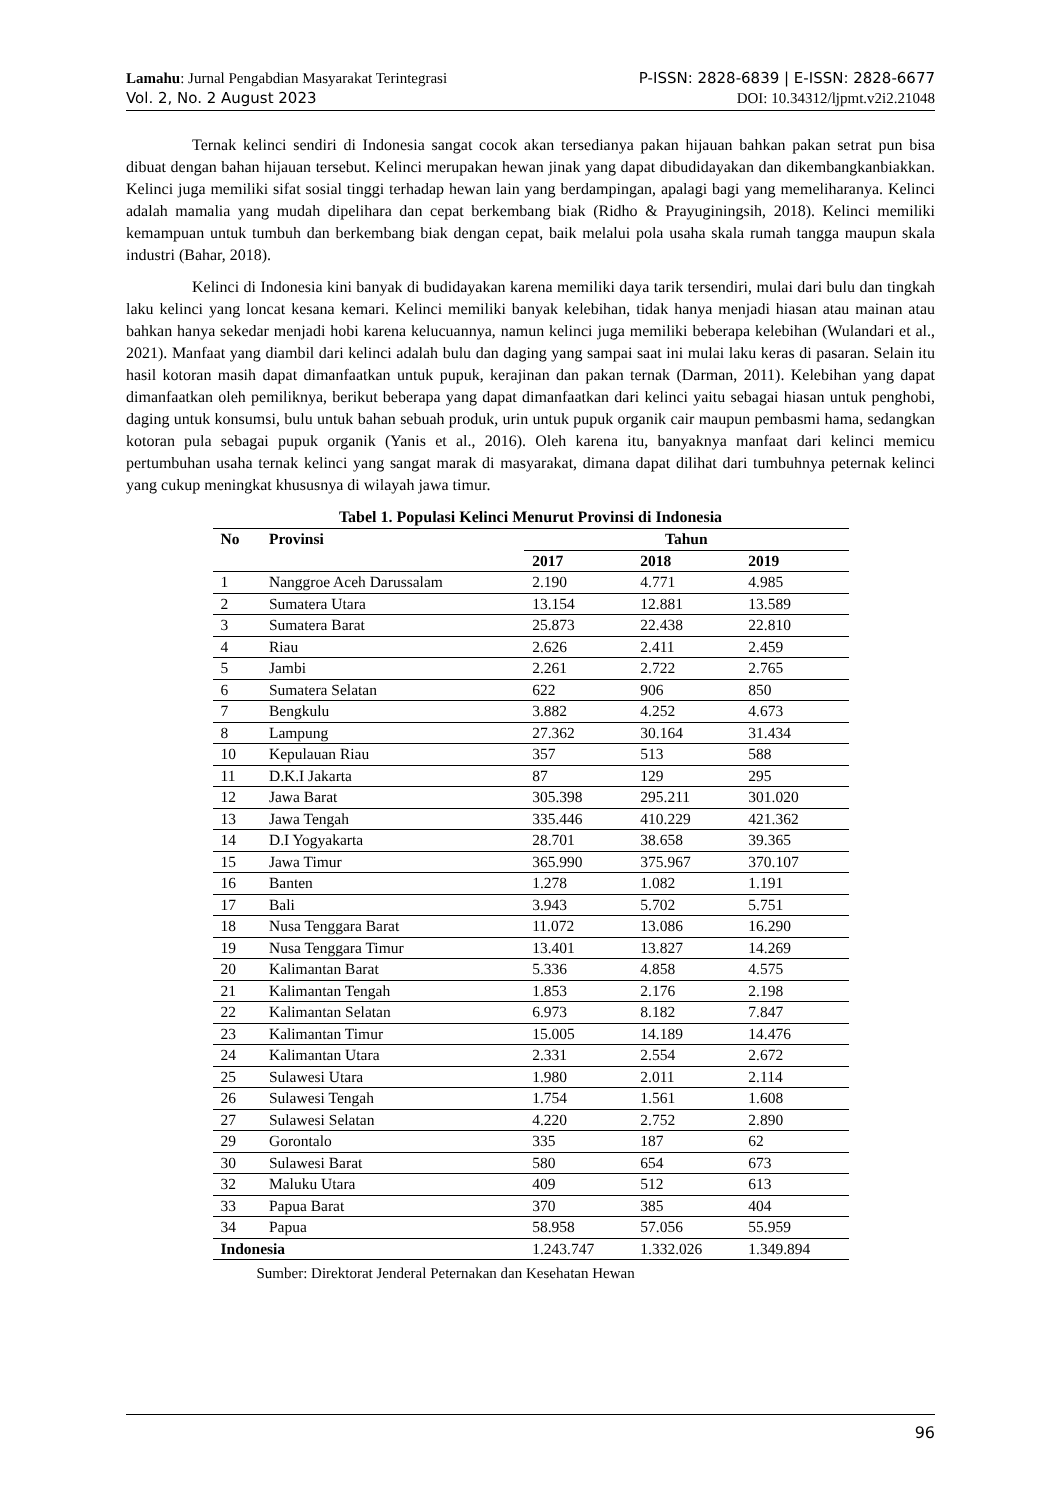Lamahu: Jurnal Pengabdian Masyarakat Terintegrasi P-ISSN: 2828-6839 | E-ISSN: 2828-6677
Vol. 2, No. 2 August 2023 DOI: 10.34312/ljpmt.v2i2.21048
Ternak kelinci sendiri di Indonesia sangat cocok akan tersedianya pakan hijauan bahkan pakan setrat pun bisa dibuat dengan bahan hijauan tersebut. Kelinci merupakan hewan jinak yang dapat dibudidayakan dan dikembangkanbiakkan. Kelinci juga memiliki sifat sosial tinggi terhadap hewan lain yang berdampingan, apalagi bagi yang memeliharanya. Kelinci adalah mamalia yang mudah dipelihara dan cepat berkembang biak (Ridho & Prayuginingsih, 2018). Kelinci memiliki kemampuan untuk tumbuh dan berkembang biak dengan cepat, baik melalui pola usaha skala rumah tangga maupun skala industri (Bahar, 2018).
Kelinci di Indonesia kini banyak di budidayakan karena memiliki daya tarik tersendiri, mulai dari bulu dan tingkah laku kelinci yang loncat kesana kemari. Kelinci memiliki banyak kelebihan, tidak hanya menjadi hiasan atau mainan atau bahkan hanya sekedar menjadi hobi karena kelucuannya, namun kelinci juga memiliki beberapa kelebihan (Wulandari et al., 2021). Manfaat yang diambil dari kelinci adalah bulu dan daging yang sampai saat ini mulai laku keras di pasaran. Selain itu hasil kotoran masih dapat dimanfaatkan untuk pupuk, kerajinan dan pakan ternak (Darman, 2011). Kelebihan yang dapat dimanfaatkan oleh pemiliknya, berikut beberapa yang dapat dimanfaatkan dari kelinci yaitu sebagai hiasan untuk penghobi, daging untuk konsumsi, bulu untuk bahan sebuah produk, urin untuk pupuk organik cair maupun pembasmi hama, sedangkan kotoran pula sebagai pupuk organik (Yanis et al., 2016). Oleh karena itu, banyaknya manfaat dari kelinci memicu pertumbuhan usaha ternak kelinci yang sangat marak di masyarakat, dimana dapat dilihat dari tumbuhnya peternak kelinci yang cukup meningkat khususnya di wilayah jawa timur.
Tabel 1. Populasi Kelinci Menurut Provinsi di Indonesia
| No | Provinsi | Tahun | | |
| --- | --- | --- | --- | --- |
| | | 2017 | 2018 | 2019 |
| 1 | Nanggroe Aceh Darussalam | 2.190 | 4.771 | 4.985 |
| 2 | Sumatera Utara | 13.154 | 12.881 | 13.589 |
| 3 | Sumatera Barat | 25.873 | 22.438 | 22.810 |
| 4 | Riau | 2.626 | 2.411 | 2.459 |
| 5 | Jambi | 2.261 | 2.722 | 2.765 |
| 6 | Sumatera Selatan | 622 | 906 | 850 |
| 7 | Bengkulu | 3.882 | 4.252 | 4.673 |
| 8 | Lampung | 27.362 | 30.164 | 31.434 |
| 10 | Kepulauan Riau | 357 | 513 | 588 |
| 11 | D.K.I Jakarta | 87 | 129 | 295 |
| 12 | Jawa Barat | 305.398 | 295.211 | 301.020 |
| 13 | Jawa Tengah | 335.446 | 410.229 | 421.362 |
| 14 | D.I Yogyakarta | 28.701 | 38.658 | 39.365 |
| 15 | Jawa Timur | 365.990 | 375.967 | 370.107 |
| 16 | Banten | 1.278 | 1.082 | 1.191 |
| 17 | Bali | 3.943 | 5.702 | 5.751 |
| 18 | Nusa Tenggara Barat | 11.072 | 13.086 | 16.290 |
| 19 | Nusa Tenggara Timur | 13.401 | 13.827 | 14.269 |
| 20 | Kalimantan Barat | 5.336 | 4.858 | 4.575 |
| 21 | Kalimantan Tengah | 1.853 | 2.176 | 2.198 |
| 22 | Kalimantan Selatan | 6.973 | 8.182 | 7.847 |
| 23 | Kalimantan Timur | 15.005 | 14.189 | 14.476 |
| 24 | Kalimantan Utara | 2.331 | 2.554 | 2.672 |
| 25 | Sulawesi Utara | 1.980 | 2.011 | 2.114 |
| 26 | Sulawesi Tengah | 1.754 | 1.561 | 1.608 |
| 27 | Sulawesi Selatan | 4.220 | 2.752 | 2.890 |
| 29 | Gorontalo | 335 | 187 | 62 |
| 30 | Sulawesi Barat | 580 | 654 | 673 |
| 32 | Maluku Utara | 409 | 512 | 613 |
| 33 | Papua Barat | 370 | 385 | 404 |
| 34 | Papua | 58.958 | 57.056 | 55.959 |
| Indonesia | | 1.243.747 | 1.332.026 | 1.349.894 |
Sumber: Direktorat Jenderal Peternakan dan Kesehatan Hewan
96